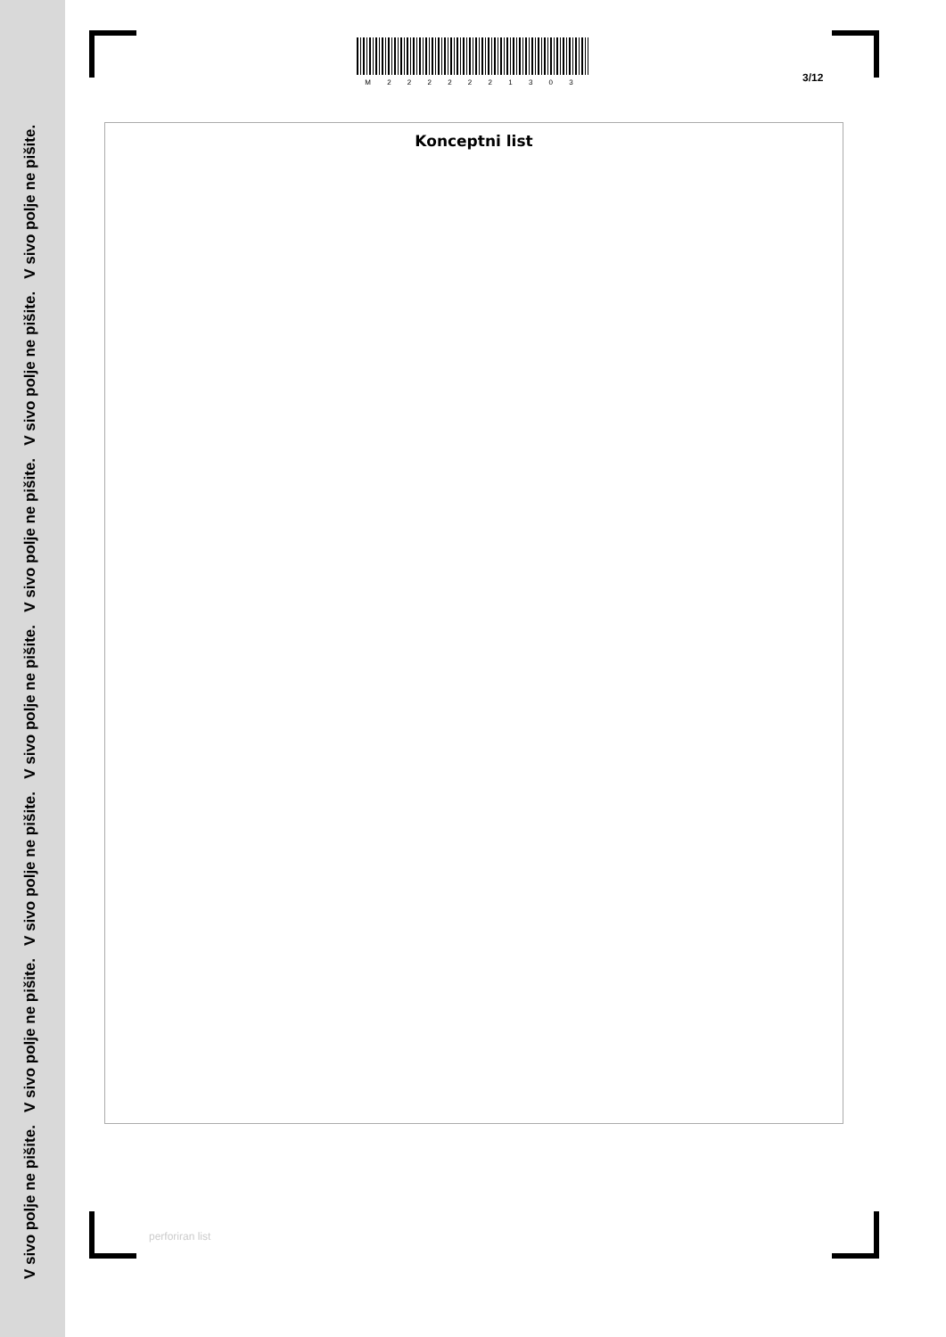V sivo polje ne pišite. V sivo polje ne pišite. V sivo polje ne pišite. V sivo polje ne pišite. V sivo polje ne pišite. V sivo polje ne pišite. V sivo polje ne pišite.
M 2 2 2 2 2 2 1 3 0 3
3/12
Konceptni list
perforiran list